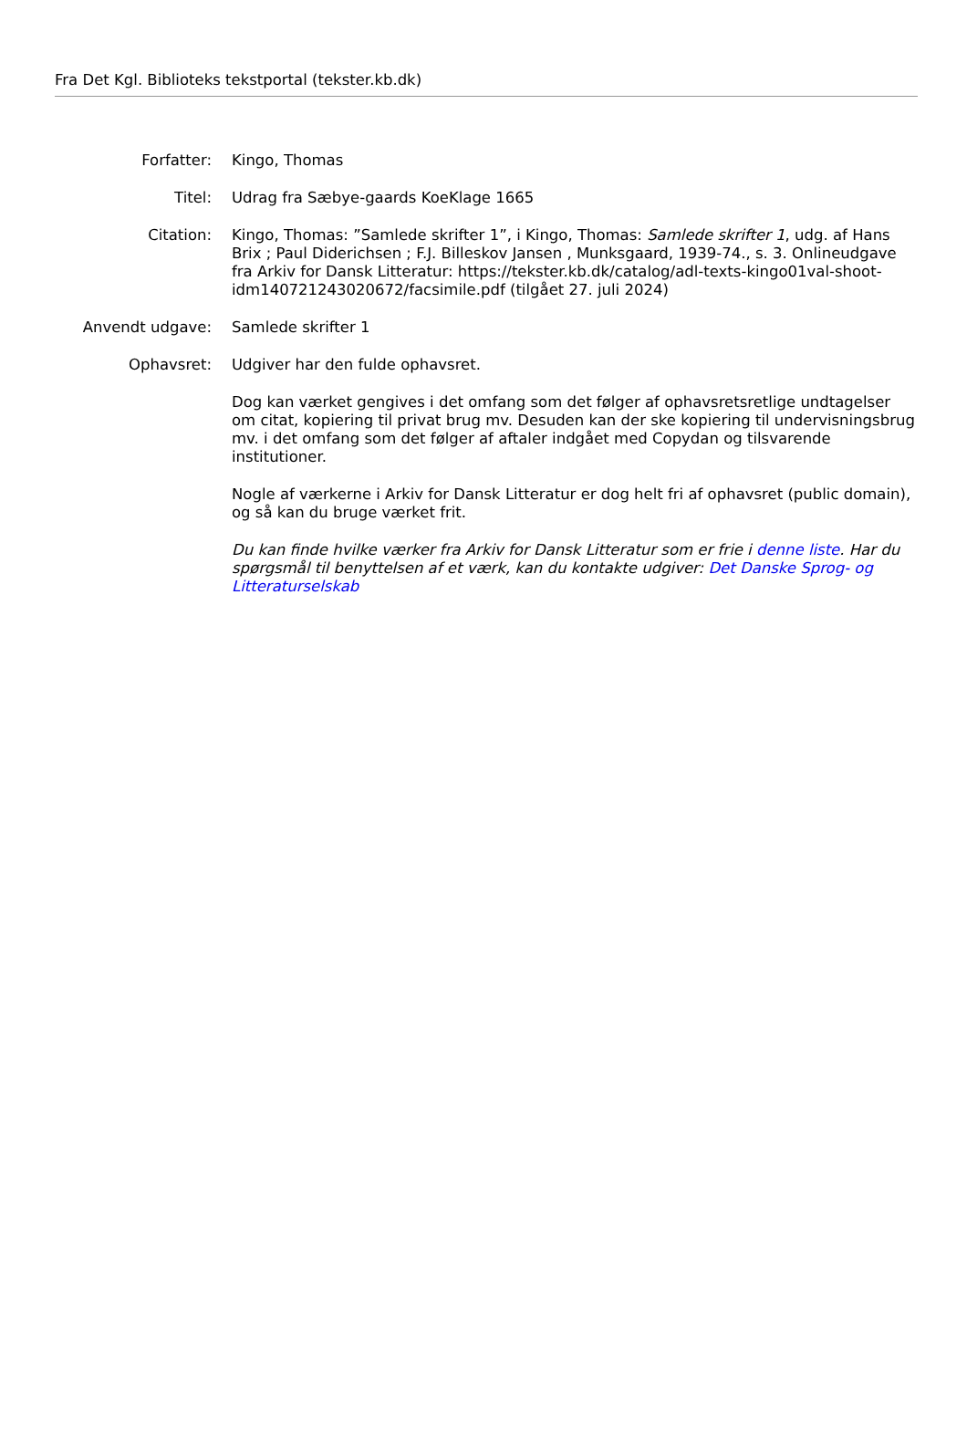Fra Det Kgl. Biblioteks tekstportal (tekster.kb.dk)
| Forfatter: | Kingo, Thomas |
| Titel: | Udrag fra Sæbye-gaards KoeKlage 1665 |
| Citation: | Kingo, Thomas: ”Samlede skrifter 1”, i Kingo, Thomas: Samlede skrifter 1 , udg. af Hans Brix ; Paul Diderichsen ; F.J. Billeskov Jansen , Munksgaard, 1939-74., s. 3. Onlineudgave fra Arkiv for Dansk Litteratur: https://tekster.kb.dk/catalog/adl-texts-kingo01val-shoot-idm140721243020672/facsimile.pdf (tilgået 27. juli 2024) |
| Anvendt udgave: | Samlede skrifter 1 |
| Ophavsret: | Udgiver har den fulde ophavsret. Dog kan værket gengives i det omfang som det følger af ophavsretsretlige undtagelser om citat, kopiering til privat brug mv. Desuden kan der ske kopiering til undervisningsbrug mv. i det omfang som det følger af aftaler indgået med Copydan og tilsvarende institutioner. Nogle af værkerne i Arkiv for Dansk Litteratur er dog helt fri af ophavsret (public domain), og så kan du bruge værket frit. Du kan finde hvilke værker fra Arkiv for Dansk Litteratur som er frie i denne liste . Har du spørgsmål til benyttelsen af et værk, kan du kontakte udgiver: Det Danske Sprog- og Litteraturselskab |